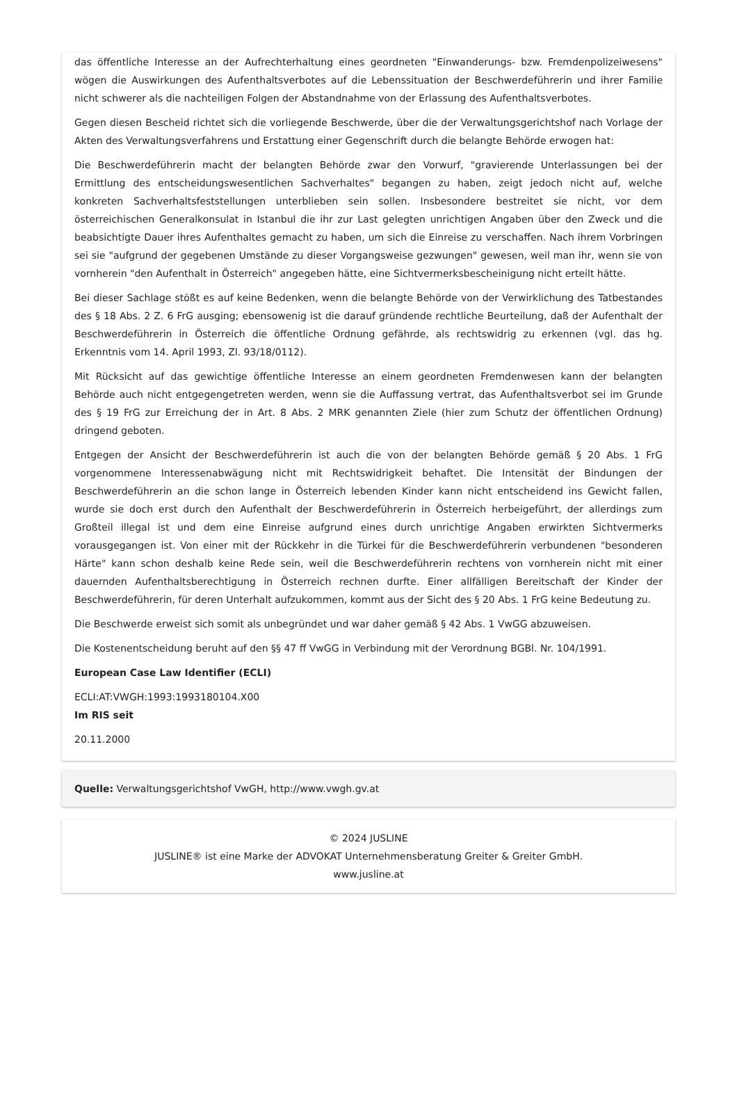das öffentliche Interesse an der Aufrechterhaltung eines geordneten "Einwanderungs- bzw. Fremdenpolizeiwesens" wögen die Auswirkungen des Aufenthaltsverbotes auf die Lebenssituation der Beschwerdeführerin und ihrer Familie nicht schwerer als die nachteiligen Folgen der Abstandnahme von der Erlassung des Aufenthaltsverbotes.
Gegen diesen Bescheid richtet sich die vorliegende Beschwerde, über die der Verwaltungsgerichtshof nach Vorlage der Akten des Verwaltungsverfahrens und Erstattung einer Gegenschrift durch die belangte Behörde erwogen hat:
Die Beschwerdeführerin macht der belangten Behörde zwar den Vorwurf, "gravierende Unterlassungen bei der Ermittlung des entscheidungswesentlichen Sachverhaltes" begangen zu haben, zeigt jedoch nicht auf, welche konkreten Sachverhaltsfeststellungen unterblieben sein sollen. Insbesondere bestreitet sie nicht, vor dem österreichischen Generalkonsulat in Istanbul die ihr zur Last gelegten unrichtigen Angaben über den Zweck und die beabsichtigte Dauer ihres Aufenthaltes gemacht zu haben, um sich die Einreise zu verschaffen. Nach ihrem Vorbringen sei sie "aufgrund der gegebenen Umstände zu dieser Vorgangsweise gezwungen" gewesen, weil man ihr, wenn sie von vornherein "den Aufenthalt in Österreich" angegeben hätte, eine Sichtvermerksbescheinigung nicht erteilt hätte.
Bei dieser Sachlage stößt es auf keine Bedenken, wenn die belangte Behörde von der Verwirklichung des Tatbestandes des § 18 Abs. 2 Z. 6 FrG ausging; ebensowenig ist die darauf gründende rechtliche Beurteilung, daß der Aufenthalt der Beschwerdeführerin in Österreich die öffentliche Ordnung gefährde, als rechtswidrig zu erkennen (vgl. das hg. Erkenntnis vom 14. April 1993, Zl. 93/18/0112).
Mit Rücksicht auf das gewichtige öffentliche Interesse an einem geordneten Fremdenwesen kann der belangten Behörde auch nicht entgegengetreten werden, wenn sie die Auffassung vertrat, das Aufenthaltsverbot sei im Grunde des § 19 FrG zur Erreichung der in Art. 8 Abs. 2 MRK genannten Ziele (hier zum Schutz der öffentlichen Ordnung) dringend geboten.
Entgegen der Ansicht der Beschwerdeführerin ist auch die von der belangten Behörde gemäß § 20 Abs. 1 FrG vorgenommene Interessenabwägung nicht mit Rechtswidrigkeit behaftet. Die Intensität der Bindungen der Beschwerdeführerin an die schon lange in Österreich lebenden Kinder kann nicht entscheidend ins Gewicht fallen, wurde sie doch erst durch den Aufenthalt der Beschwerdeführerin in Österreich herbeigeführt, der allerdings zum Großteil illegal ist und dem eine Einreise aufgrund eines durch unrichtige Angaben erwirkten Sichtvermerks vorausgegangen ist. Von einer mit der Rückkehr in die Türkei für die Beschwerdeführerin verbundenen "besonderen Härte" kann schon deshalb keine Rede sein, weil die Beschwerdeführerin rechtens von vornherein nicht mit einer dauernden Aufenthaltsberechtigung in Österreich rechnen durfte. Einer allfälligen Bereitschaft der Kinder der Beschwerdeführerin, für deren Unterhalt aufzukommen, kommt aus der Sicht des § 20 Abs. 1 FrG keine Bedeutung zu.
Die Beschwerde erweist sich somit als unbegründet und war daher gemäß § 42 Abs. 1 VwGG abzuweisen.
Die Kostenentscheidung beruht auf den §§ 47 ff VwGG in Verbindung mit der Verordnung BGBl. Nr. 104/1991.
European Case Law Identifier (ECLI)
ECLI:AT:VWGH:1993:1993180104.X00
Im RIS seit
20.11.2000
Quelle: Verwaltungsgerichtshof VwGH, http://www.vwgh.gv.at
© 2024 JUSLINE
JUSLINE® ist eine Marke der ADVOKAT Unternehmensberatung Greiter & Greiter GmbH.
www.jusline.at